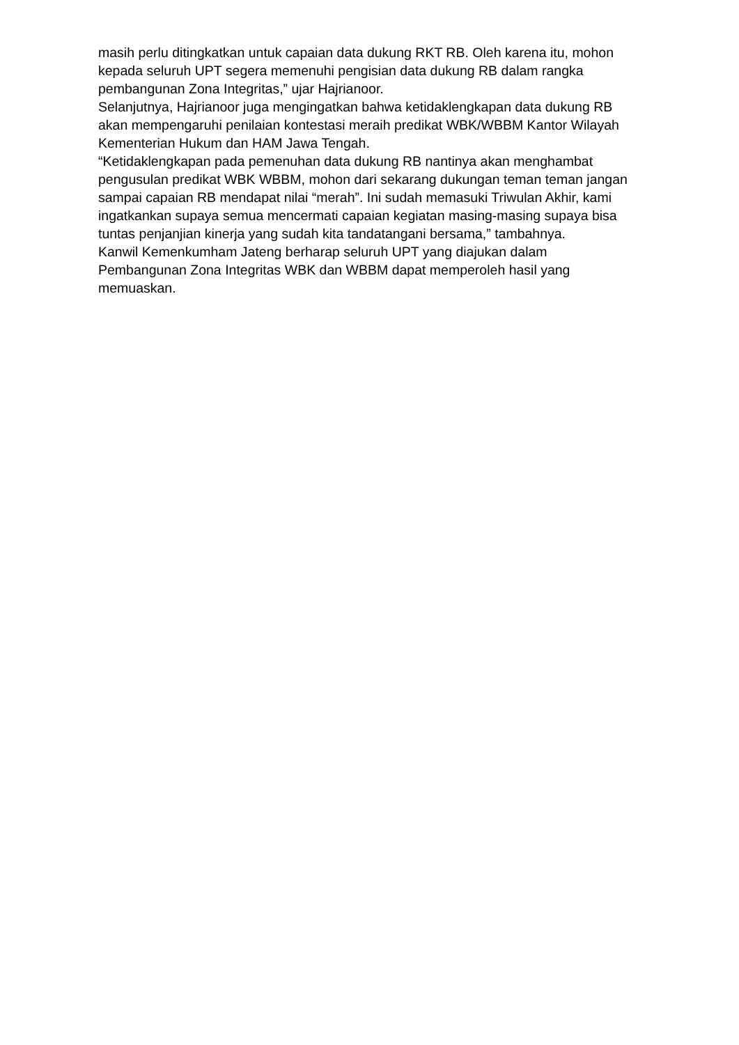masih perlu ditingkatkan untuk capaian data dukung RKT RB. Oleh karena itu, mohon kepada seluruh UPT segera memenuhi pengisian data dukung RB dalam rangka pembangunan Zona Integritas,” ujar Hajrianoor.
Selanjutnya, Hajrianoor juga mengingatkan bahwa ketidaklengkapan data dukung RB akan mempengaruhi penilaian kontestasi meraih predikat WBK/WBBM Kantor Wilayah Kementerian Hukum dan HAM Jawa Tengah.
“Ketidaklengkapan pada pemenuhan data dukung RB nantinya akan menghambat pengusulan predikat WBK WBBM, mohon dari sekarang dukungan teman teman jangan sampai capaian RB mendapat nilai “merah”. Ini sudah memasuki Triwulan Akhir, kami ingatkankan supaya semua mencermati capaian kegiatan masing-masing supaya bisa tuntas penjanjian kinerja yang sudah kita tandatangani bersama,” tambahnya.
Kanwil Kemenkumham Jateng berharap seluruh UPT yang diajukan dalam Pembangunan Zona Integritas WBK dan WBBM dapat memperoleh hasil yang memuaskan.